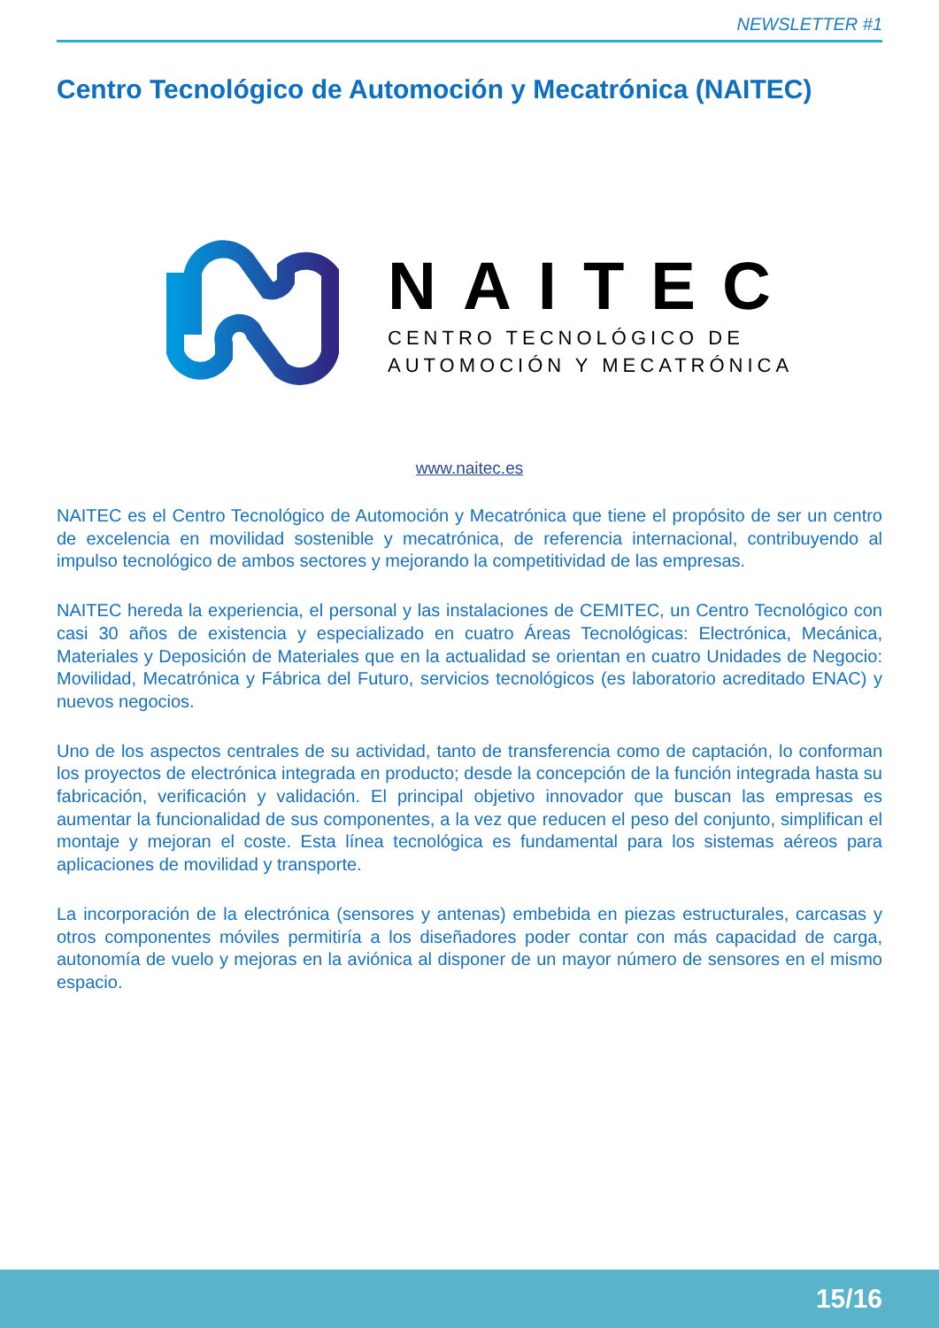NEWSLETTER #1
Centro Tecnológico de Automoción y Mecatrónica (NAITEC)
NAITEC
CENTRO TECNOLÓGICO DE
AUTOMOCIÓN Y MECATRÓNICA
www.naitec.es
NAITEC es el Centro Tecnológico de Automoción y Mecatrónica que tiene el propósito de ser un centro de excelencia en movilidad sostenible y mecatrónica, de referencia internacional, contribuyendo al impulso tecnológico de ambos sectores y mejorando la competitividad de las empresas.
NAITEC hereda la experiencia, el personal y las instalaciones de CEMITEC, un Centro Tecnológico con casi 30 años de existencia y especializado en cuatro Áreas Tecnológicas: Electrónica, Mecánica, Materiales y Deposición de Materiales que en la actualidad se orientan en cuatro Unidades de Negocio: Movilidad, Mecatrónica y Fábrica del Futuro, servicios tecnológicos (es laboratorio acreditado ENAC) y nuevos negocios.
Uno de los aspectos centrales de su actividad, tanto de transferencia como de captación, lo conforman los proyectos de electrónica integrada en producto; desde la concepción de la función integrada hasta su fabricación, verificación y validación. El principal objetivo innovador que buscan las empresas es aumentar la funcionalidad de sus componentes, a la vez que reducen el peso del conjunto, simplifican el montaje y mejoran el coste. Esta línea tecnológica es fundamental para los sistemas aéreos para aplicaciones de movilidad y transporte.
La incorporación de la electrónica (sensores y antenas) embebida en piezas estructurales, carcasas y otros componentes móviles permitiría a los diseñadores poder contar con más capacidad de carga, autonomía de vuelo y mejoras en la aviónica al disponer de un mayor número de sensores en el mismo espacio.
15/16